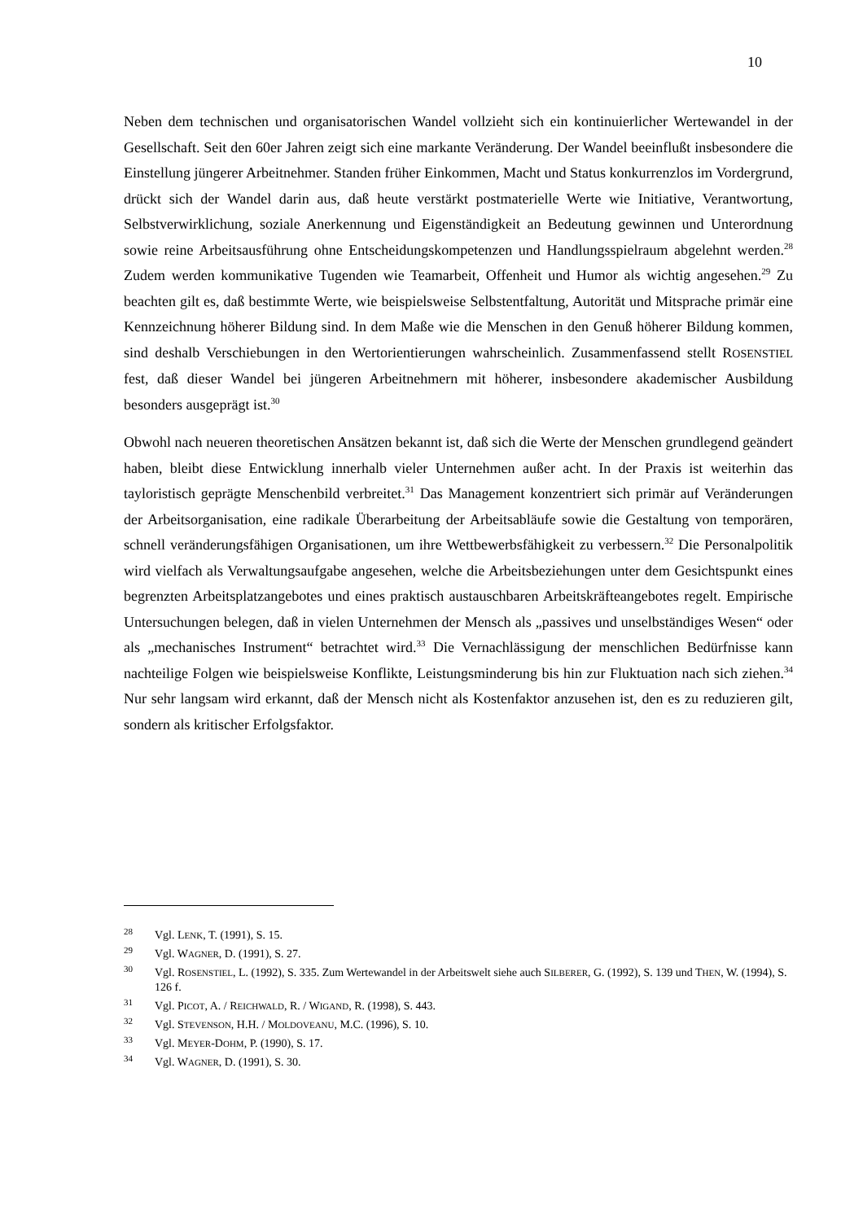10
Neben dem technischen und organisatorischen Wandel vollzieht sich ein kontinuierlicher Wertewandel in der Gesellschaft. Seit den 60er Jahren zeigt sich eine markante Veränderung. Der Wandel beeinflußt insbesondere die Einstellung jüngerer Arbeitnehmer. Standen früher Einkommen, Macht und Status konkurrenzlos im Vordergrund, drückt sich der Wandel darin aus, daß heute verstärkt postmaterielle Werte wie Initiative, Verantwortung, Selbstverwirklichung, soziale Anerkennung und Eigenständigkeit an Bedeutung gewinnen und Unterordnung sowie reine Arbeitsausführung ohne Entscheidungskompetenzen und Handlungsspielraum abgelehnt werden.<sup>28</sup> Zudem werden kommunikative Tugenden wie Teamarbeit, Offenheit und Humor als wichtig angesehen.<sup>29</sup> Zu beachten gilt es, daß bestimmte Werte, wie beispielsweise Selbstentfaltung, Autorität und Mitsprache primär eine Kennzeichnung höherer Bildung sind. In dem Maße wie die Menschen in den Genuß höherer Bildung kommen, sind deshalb Verschiebungen in den Wertorientierungen wahrscheinlich. Zusammenfassend stellt ROSENSTIEL fest, daß dieser Wandel bei jüngeren Arbeitnehmern mit höherer, insbesondere akademischer Ausbildung besonders ausgeprägt ist.<sup>30</sup>
Obwohl nach neueren theoretischen Ansätzen bekannt ist, daß sich die Werte der Menschen grundlegend geändert haben, bleibt diese Entwicklung innerhalb vieler Unternehmen außer acht. In der Praxis ist weiterhin das tayloristisch geprägte Menschenbild verbreitet.<sup>31</sup> Das Management konzentriert sich primär auf Veränderungen der Arbeitsorganisation, eine radikale Überarbeitung der Arbeitsabläufe sowie die Gestaltung von temporären, schnell veränderungsfähigen Organisationen, um ihre Wettbewerbsfähigkeit zu verbessern.<sup>32</sup> Die Personalpolitik wird vielfach als Verwaltungsaufgabe angesehen, welche die Arbeitsbeziehungen unter dem Gesichtspunkt eines begrenzten Arbeitsplatzangebotes und eines praktisch austauschbaren Arbeitskräfteangebotes regelt. Empirische Untersuchungen belegen, daß in vielen Unternehmen der Mensch als „passives und unselbständiges Wesen“ oder als „mechanisches Instrument“ betrachtet wird.<sup>33</sup> Die Vernachlässigung der menschlichen Bedürfnisse kann nachteilige Folgen wie beispielsweise Konflikte, Leistungsminderung bis hin zur Fluktuation nach sich ziehen.<sup>34</sup> Nur sehr langsam wird erkannt, daß der Mensch nicht als Kostenfaktor anzusehen ist, den es zu reduzieren gilt, sondern als kritischer Erfolgsfaktor.
28 Vgl. LENK, T. (1991), S. 15.
29 Vgl. WAGNER, D. (1991), S. 27.
30 Vgl. ROSENSTIEL, L. (1992), S. 335. Zum Wertewandel in der Arbeitswelt siehe auch SILBERER, G. (1992), S. 139 und THEN, W. (1994), S. 126 f.
31 Vgl. PICOT, A. / REICHWALD, R. / WIGAND, R. (1998), S. 443.
32 Vgl. STEVENSON, H.H. / MOLDOVEANU, M.C. (1996), S. 10.
33 Vgl. MEYER-DOHM, P. (1990), S. 17.
34 Vgl. WAGNER, D. (1991), S. 30.